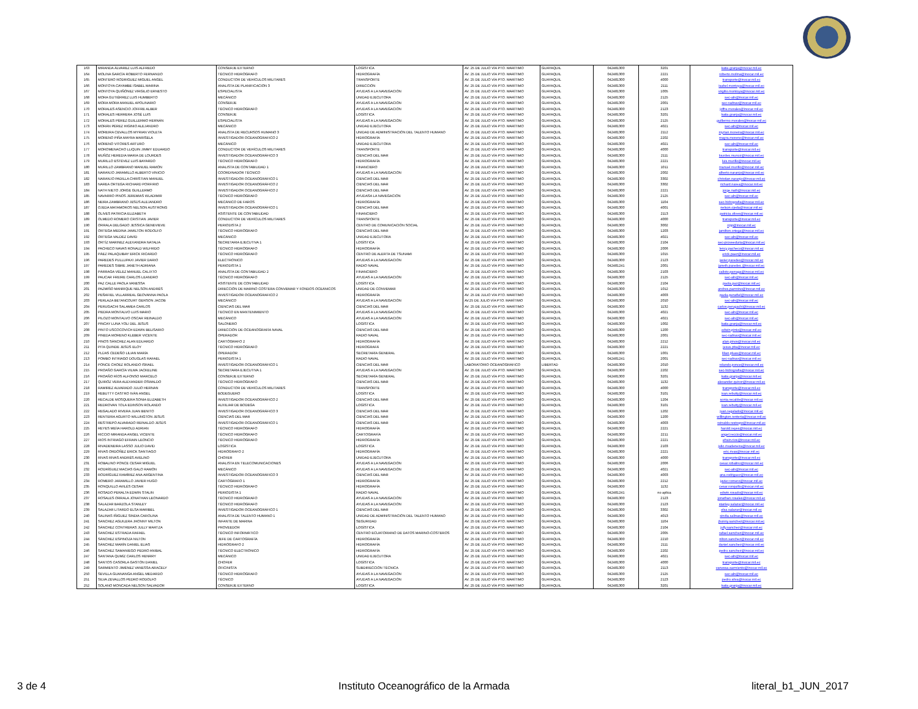| 163 | MIRANDA ÁLVAREZ LUIS ALFREDO | CONSERJE EXTERNO | LOGÍSTICA | AV. 25 DE JULIO VÍA PTO. MARÍTIMO | GUAYAQUIL | 042481300 | 3201 | katia.granja@inocar.mil.ec |
| 164 | MOLINA GARCÍA ROBERTO FERNANDO | TÉCNICO HIDRÓGRAFO | HIDROGRAFÍA | AV. 25 DE JULIO VÍA PTO. MARÍTIMO | GUAYAQUIL | 042481300 | 2221 | roberto.molina@inocar.mil.ec |
| 165 | MONTERO RODRIGUEZ MIGUEL ANGEL | CONDUCTOR DE VEHÍCULOS MILITARES | TRANSPORTE | AV. 25 DE JULIO VÍA PTO. MARÍTIMO | GUAYAQUIL | 042481300 | 4000 | transporte@inocar.mil.ec |
| 166 | MONTOYA CAYAMBE ISABEL MARINA | ANALISTA DE PLANIFICACIÓN 3 | DIRECCIÓN | AV. 25 DE JULIO VÍA PTO. MARÍTIMO | GUAYAQUIL | 042481300 | 2111 | isabel.montoya@inocar.mil.ec |
| 167 | MONTOYA QUIÑÓNEZ VIRGILIO ERNESTO | ESPECIALISTA | AYUDAS A LA NAVEGACIÓN | AV. 25 DE JULIO VÍA PTO. MARÍTIMO | GUAYAQUIL | 042481300 | 1005 | virgilio.montoya@inocar.mil.ec |
| 168 | MORA GUTIÉRREZ LUIS HUMBERTO | MECÁNICO | UNIDAD EJECUTORA | AV. 25 DE JULIO VÍA PTO. MARÍTIMO | GUAYAQUIL | 042481300 | 2125 | sec-aln@inocar.mil.ec |
| 169 | MORA MORA MANUEL APOLINARIO | CONSERJE | AYUDAS A LA NAVEGACIÓN | AV. 25 DE JULIO VÍA PTO. MARÍTIMO | GUAYAQUIL | 042481300 | 2001 | sec-radnav@inocar.mil.ec |
| 170 | MORALES ASENCIO JOFFRE ALBER | TÉCNICO HIDRÓGRAFO | AYUDAS A LA NAVEGACIÓN | AV. 25 DE JULIO VÍA PTO. MARÍTIMO | GUAYAQUIL | 042481300 | 2123 | joffre.morales@inocar.mil.ec |
| 171 | MORALES HERRERA JOSÉ LUIS | CONSERJE | LOGÍSTICA | AV. 25 DE JULIO VÍA PTO. MARÍTIMO | GUAYAQUIL | 042481300 | 3201 | katia.granja@inocar.mil.ec |
| 172 | MORALES PÉREZ GUILLERMO HERNÁN | ESPECIALISTA | AYUDAS A LA NAVEGACIÓN | AV. 25 DE JULIO VÍA PTO. MARÍTIMO | GUAYAQUIL | 042481300 | 2125 | guillermo.morales@inocar.mil.ec |
| 173 | MORÁN PÉREZ HIGINIO ALEJANDRO | MECÁNICO | UNIDAD EJECUTORA | AV. 25 DE JULIO VÍA PTO. MARÍTIMO | GUAYAQUIL | 042481300 | 4021 | sec-aln@inocar.mil.ec |
| 174 | MOREIRA CEVALLOS MYRIAN VIOLETA | ANALISTA DE RECURSOS HUMANO 3 | UNIDAD DE ADMINISTRACIÓN DEL TALENTO HUMANO | AV. 25 DE JULIO VÍA PTO. MARÍTIMO | GUAYAQUIL | 042481300 | 2112 | myrian.moreira@inocar.mil.ec |
| 175 | MORENO PIÑA MAYRA MARISELA | INVESTIGADOR OCEANOGRAFICO 2 | HIDROGRAFÍA | AV. 25 DE JULIO VÍA PTO. MARÍTIMO | GUAYAQUIL | 042481300 | 2202 | mayra.moreno@inocar.mil.ec |
| 176 | MORENO VITORES ARTURO | MECÁNICO | UNIDAD EJECUTORA | AV. 25 DE JULIO VÍA PTO. MARÍTIMO | GUAYAQUIL | 042481300 | 4021 | sec-aln@inocar.mil.ec |
| 177 | MOROMENACHO LLIQUIN JIMMY EDUARDO | CONDUCTOR DE VEHÍCULOS MILITARES | TRANSPORTE | AV. 25 DE JULIO VÍA PTO. MARÍTIMO | GUAYAQUIL | 042481300 | 4000 | transporte@inocar.mil.ec |
| 178 | MUÑÓZ HEREDIA MARIA DE LOURDES | INVESTIGADOR OCEANOGRÁFICO 3 | CIENCIAS DEL MAR | AV. 25 DE JULIO VÍA PTO. MARÍTIMO | GUAYAQUIL | 042481300 | 2111 | lourdes.munoz@inocar.mil.ec |
| 179 | MURILLO ESTÉVEZ LUIS BAYARDO | TÉCNICO HIDRÓGRAFO | HIDROGRAFÍA | AV. 25 DE JULIO VÍA PTO. MARÍTIMO | GUAYAQUIL | 042481300 | 2221 | luis.murillo@inocar.mil.ec |
| 180 | MURILLO ZAMBRANO MANUEL RAMÓN | ANALISTA DE CONTABILIDAD 1 | FINANCIERO | AV. 25 DE JULIO VÍA PTO. MARÍTIMO | GUAYAQUIL | 042481300 | 1011 | manuel.murillo@inocar.mil.ec |
| 181 | NARANJO JARAMILLO ALBERTO VINICIO | COORDINADOR TÉCNICO | AYUDAS A LA NAVEGACIÓN | AV. 25 DE JULIO VÍA PTO. MARÍTIMO | GUAYAQUIL | 042481300 | 2002 | alberto.naranjo@inocar.mil.ec |
| 182 | NARANJO PADILLA CHRISTIAN MANUEL | INVESTIGADOR OCEANOGRÁFICO 1 | CIENCIAS DEL MAR | AV. 25 DE JULIO VÍA PTO. MARÍTIMO | GUAYAQUIL | 042481300 | 3302 | christian.naranjo@inocar.mil.ec |
| 183 | NAREA ORTEGA RICHARD PORFIRIO | INVESTIGADOR OCEANOGRÁFICO 2 | CIENCIAS DEL MAR | AV. 25 DE JULIO VÍA PTO. MARÍTIMO | GUAYAQUIL | 042481300 | 3302 | richard.narea@inocar.mil.ec |
| 184 | NATH NIETO JORGE GUILLERMO | INVESTIGADOR OCEANOGRÁFICO 2 | CIENCIAS DEL MAR | AV. 25 DE JULIO VÍA PTO. MARÍTIMO | GUAYAQUIL | 042481300 | 2221 | jorge.nath@inocar.mil.ec |
| 185 | NAVARRO PINOS JEREMIAS WLADIMIR | TÉCNICO HIDRÓGRAFO | AYUDASA LA NAVEGACIÓN | AV. 25 DE JULIO VÍA PTO. MARÍTIMO | GUAYAQUIL | 042481300 | 2125 | sec-aln@inocar.mil.ec |
| 186 | NEIRA ZAMBRANO JESÚS ALEJANDRO | MECÁNICO DE FAROS | HIDROGRAFÍA | AV. 25 DE JULIO VÍA PTO. MARÍTIMO | GUAYAQUIL | 042481300 | 1104 | sec-hidrografia@inocar.mil.ec |
| 187 | OJEDA MATAMOROS NELSON AUSTRONG | INVESTIGADOR OCEANOGRÁFICO 1 | CIENCIAS DEL MAR | AV. 25 DE JULIO VÍA PTO. MARÍTIMO | GUAYAQUIL | 042481300 | 4001 | nelson.ojeda@inocar.mil.ec |
| 188 | OLIVES PATRICIA ELIZABETH | ASISTENTE DE CONTABILIDAD | FINANCIERO | AV. 25 DE JULIO VÍA PTO. MARÍTIMO | GUAYAQUIL | 042481300 | 2113 | patricia.olives@inocar.mil.ec |
| 189 | OLMEDO ROMERO CRISTIAN JAVIER | CONDUCTOR DE VEHÍCULOS MILITARES | TRANSPORTE | AV. 25 DE JULIO VÍA PTO. MARÍTIMO | GUAYAQUIL | 042481300 | 4000 | transporte@inocar.mil.ec |
| 190 | ORRALA DELGADO JESSICA GENEVIEVE | PERIODISTA 2 | CENTRO DE COMUNICACIÓN SOCIAL | AV. 25 DE JULIO VÍA PTO. MARÍTIMO | GUAYAQUIL | 042481300 | 3002 | rrpp@inocar.mil.ec |
| 191 | ORTEGA MEDINA JAMILTON RODOLFO | TÉCNICO HIDRÓGRAFO | CIENCIAS DEL MAR | AV. 25 DE JULIO VÍA PTO. MARÍTIMO | GUAYAQUIL | 042481300 | 1203 | jamilton.ortega@inocar.mil.ec |
| 192 | ORTEGA VALDÉZ DAVID | MECÁNICO | UNIDAD EJECUTORA | AV. 25 DE JULIO VÍA PTO. MARÍTIMO | GUAYAQUIL | 042481300 | 4021 | sec-aln@inocar.mil.ec |
| 193 | ORTÍZ MARINEZ ALEXANDRA NATALIA | SECRETARIA EJECUTIVA 1 | LOGÍSTICA | AV. 25 DE JULIO VÍA PTO. MARÍTIMO | GUAYAQUIL | 042481300 | 2104 | sec-proveeduria@inocar.mil.ec |
| 194 | PACHECO NAVAS RONALD WILFRIDO | TÉCNICO HIDRÓGRAFO | HIDROGRAFÍA | AV. 25 DE JULIO VÍA PTO. MARÍTIMO | GUAYAQUIL | 042481300 | 2006 | lency.pacheco@inocar.mil.ec |
| 195 | PÁEZ PALAQUIBAY ERICK RICARDO | TÉCNICO HIDRÓGRAFO | CENTRO DE ALERTA DE TSUNAMI | AV. 25 DE JULIO VÍA PTO. MARÍTIMO | GUAYAQUIL | 042481300 | 1015 | erick.paez@inocar.mil.ec |
| 196 | PAREDES PULLUPAXI JAVIER DARIO | ELECTRÓNICO | AYUDAS A LA NAVEGACIÓN | AV. 25 DE JULIO VÍA PTO. MARÍTIMO | GUAYAQUIL | 042481300 | 2123 | javier.paredes@inocar.mil.ec |
| 197 | PAREDES SIBRE JANETH ADRIANA | PERIODISTA 1 | RADIO NAVAL | AV. 25 DE JULIO VÍA PTO. MARÍTIMO | GUAYAQUIL | 042481241 | 2001 | janeth.paredes.@inocar.mil.ec |
| 198 | PÁRRAGA VÉLEZ MANUEL CALIXTO | ANALISTA DE CONTABILIDAD 2 | FINANCIERO | AV. 25 DE JULIO VÍA PTO. MARÍTIMO | GUAYAQUIL | 042481300 | 2103 | calixto.parraga@inocar.mil.ec |
| 199 | PAUCAR FREIRE CARLOS LEANDRO | TÉCNICO HIDRÓGRAFO | AYUDAS A LA NAVEGACIÓN | AV. 25 DE JULIO VÍA PTO. MARÍTIMO | GUAYAQUIL | 042481300 | 2125 | sec-aln@inocar.mil.ec |
| 200 | PAZ CALLE PAOLA VANESSA | ASISTENTE DE CONTABILIDAD | LOGÍSTICA | AV. 25 DE JULIO VÍA PTO. MARÍTIMO | GUAYAQUIL | 042481300 | 2104 | paola.paz@inocar.mil.ec |
| 201 | PAZMIÑO MANRIQUE NELSON ANDRÉS | DIRECCIÓN DE MARINO COSTERA CONVEMAR Y FONDOS OCEÁNICOS | UNIDAD DE CONVEMAR | AV. 25 DE JULIO VÍA PTO. MARÍTIMO | GUAYAQUIL | 042481300 | 1012 | andres.pazmino@inocar.mil.ec |
| 202 | PEÑAFIEL VILLARREAL GEOVANNA PAOLA | INVESTIGADOR OCEANOGRAFICO 2 | HIDROGRAFÍA | AV. 25 DE JULIO VÍA PTO. MARÍTIMO | GUAYAQUIL | 042481300 | 4003 | paola.penafiel@inocar.mil.ec |
| 203 | PERLAZA BETANCOURT GERSON JACOB | MECÁNICO | AYUDAS A LA NAVEGACIÓN | AV.25 DE JULIO VÍA PTO. MARÍTIMO | GUAYAQUIL | 042481300 | 2010 | sec-aln@inocar.mil.ec |
| 204 | PERUGACHI SALAMEA CARLOS | CIENCIAS DEL MAR | CIENCIAS DEL MAR | AV. 25 DE JULIO VÍA PTO. MARÍTIMO | GUAYAQUIL | 042481300 | 1132 | carlos.perugachi@inocar.mil.ec |
| 205 | PIEDRA MONTALVO LUIS MARIO | TECNICO EN MANTENIMIENTO | AYUDAS A LA NAVEGACIÓN | AV. 25 DE JULIO VÍA PTO. MARÍTIMO | GUAYAQUIL | 042481300 | 4021 | sec-aln@inocar.mil.ec |
| 206 | PILOZO MONTALVO OSCAR REINALDO | MECÁNICO | AYUDAS A LA NAVEGACIÓN | AV. 25 DE JULIO VÍA PTO. MARÍTIMO | GUAYAQUIL | 042481300 | 4021 | sec-aln@inocar.mil.ec |
| 207 | PINCAY LUNA YOLI DEL JESUS | SALONERO | LOGÍSTICA | AV. 25 DE JULIO VÍA PTO. MARÍTIMO | GUAYAQUIL | 042481300 | 1002 | katia.granja@inocar.mil.ec |
| 208 | PINTO USCOCOVICH EDWIN BELISARIO | DIRECCIÓN DE OCEANOGRAFÍA NAVAL | CIENCIAS DEL MAR | AV. 25 DE JULIO VÍA PTO. MARÍTIMO | GUAYAQUIL | 042481300 | 1200 | edwin.pinto@inocar.mil.ec |
| 209 | PINEDA MORENO KLEBER VICENTE | OPERADOR | RADIO NAVAL | AV. 25 DE JULIO VÍA PTO. MARÍTIMO | GUAYAQUIL | 042481300 | 2001 | sec-radnav@inocar.mil.ec |
| 210 | PINOS SÁNCHEZ ALAN EDUARDO | CARTÓGRAFO 2 | HIDROGRAFÍA | AV. 25 DE JULIO VÍA PTO. MARÍTIMO | GUAYAQUIL | 042481300 | 2212 | alan.pinos@inocar.mil.ec |
| 211 | PITA QUINDE JESÚS ELOY | TÉCNICO HIDRÓGRAFO | HIDROGRAFÁ | AV. 25 DE JULIO VÍA PTO. MARÍTIMO | GUAYAQUIL | 042481300 | 2221 | jesus.pita@inocar.mil.ec |
| 212 | PLÚAS CEDEÑO LILIAN MARÍA | OPERADOR | SECRETARÍA GENERAL | AV. 25 DE JULIO VÍA PTO. MARÍTIMO | GUAYAQUIL | 042481300 | 1001 | lilian.pluas@inocar.mil.ec |
| 213 | POMBO INTRIAGO DOUGLAS RAFAEL | PERIODISTA 1 | RADIO NAVAL | AV. 25 DE JULIO VÍA PTO. MARÍTIMO | GUAYAQUIL | 042481241 | 2001 | sec-radnav@inocar.mil.ec |
| 214 | PONCE CHOEZ ROLANDO ISRAEL | INVESTIGADOR OCEANOGRÁFICO 1 | CIENCIAS DEL MAR | LABORATORIO OCEANOGRÁFICO | LIBERTAD | 042481300 | 2010 | rolando.ponce@inocar.mil.ec |
| 215 | PROAÑO GARCÍA VILMA JACKELINE | SECRETARIA EJECUTIVA 1 | AYUDAS A LA NAVEGACIÓN | AV. 25 DE JULIO VÍA PTO. MARÍTIMO | GUAYAQUIL | 042481300 | 2202 | sec-hidrografia@inocar.mil.ec |
| 216 | PROAÑO RÍOS ALFONSO MARCELO | CONSERJE EXTERNO | SECRETARÍA GENERAL | AV. 25 DE JULIO VÍA PTO. MARÍTIMO | GUAYAQUIL | 042481300 | 3201 | katia.granja@inocar.mil.ec |
| 217 | QUIRÓZ VERA ALEXANDER OSWALDO | TÉCNICO HIDRÓGRAFO | CIENCIAS DEL MAR | AV. 25 DE JULIO VÍA PTO. MARÍTIMO | GUAYAQUIL | 042481300 | 1132 | alexander.quiroz@inocar.mil.ec |
| 218 | RAMIREZ ALVARADO JULIO HERNAN | CONDUCTOR DE VEHÍCULOS MILITARES | TRANSPORTE | AV. 25 DE JULIO VÍA PTO. MARÍTIMO | GUAYAQUIL | 042481300 | 4000 | transporte@inocar.mil.ec |
| 219 | REBUTTY CASTRO IVÁN ANGEL | BODEGUERO | LOGÍSTICA | AV. 25 DE JULIO VÍA PTO. MARÍTIMO | GUAYAQUIL | 042481300 | 3101 | ivan.rebutty@inocar.mil.ec |
| 220 | RECALDE MOSQUERA SONIA ELIZABETH | INVESTIGADOR OCEANOGRÁFICO 2 | CIENCIAS DEL MAR | AV. 25 DE JULIO VÍA PTO. MARÍTIMO | GUAYAQUIL | 042481300 | 1204 | sonia.recalde@inocar.mil.ec |
| 221 | REDROVAN TOLA EDINSON ROLANDO | AUXILIAR DE BODEGA | LOGÍSTICA | AV. 25 DE JULIO VÍA PTO. MARÍTIMO | GUAYAQUIL | 042481300 | 3101 | ivan.rebutty@inocar.mil.ec |
| 222 | REGALADO RIVERA JUAN BENITO | INVESTIGADOR OCEANOGRÁFICO 3 | CIENCIAS DEL MAR | AV. 25 DE JULIO VÍA PTO. MARÍTIMO | GUAYAQUIL | 042481300 | 1202 | juan.regalado@inocar.mil.ec |
| 223 | RENTERIA AGURTO WILLINGTON JESUS | CIENCIAS DEL MAR | CIENCIAS DEL MAR | AV. 25 DE JULIO VÍA PTO. MARÍTIMO | GUAYAQUIL | 042481300 | 1200 | willington.renteria@inocar.mil.ec |
| 224 | RESTREPO ALVARADO REINALDO JESÚS | INVESTIGADOR OCEANOGRÁFICO 1 | CIENCIAS DEL MAR | AV. 25 DE JULIO VÍA PTO. MARÍTIMO | GUAYAQUIL | 042481300 | 4003 | reinaldo.restrepo@inocar.mil.ec |
| 225 | REYES MEÍIA HAROLD ADRIAN | TÉCNICO HIDRÓGRAFO | HIDROGRAFÍA | AV. 25 DE JULIO VÍA PTO. MARÍTIMO | GUAYAQUIL | 042481300 | 2221 | harold.reyes@inocar.mil.ec |
| 226 | RICCIO MIRANDA ANGEL VICENTE | TÉCNICO HIDRÓGRAFO | CARTOGRAFÍA | AV. 25 DE JULIO VÍA PTO. MARÍTIMO | GUAYAQUIL | 042481300 | 2211 | angel.reccio@inocar.mil.ec |
| 227 | RIOS INTRIAGO EFRAIN LEONCIO | TÉCNICO HIDRÓGRAFO | HIDROGRAFÍA | AV. 25 DE JULIO VÍA PTO. MARÍTIMO | GUAYAQUIL | 042481300 | 2221 | efrain.rios@inocar.mil.ec |
| 228 | RIVADENEIRA LASSO JULIO DAVID | LOGÍSTICA | LOGÍSTICA | AV. 25 DE JULIO VÍA PTO. MARÍTIMO | GUAYAQUIL | 042481300 | 2103 | julio.rivadeneira@inocar.mil.ec |
| 229 | RIVAS ORDÓÑEZ ERICK SANTIAGO | HIDRÓGRAFO 2 | HIDROGRAFÍA | AV. 25 DE JULIO VÍA PTO. MARÍTIMO | GUAYAQUIL | 042481300 | 2221 | eric.rivas@inocar.mil.ec |
| 230 | RIVAS RIVAS ANDRÉS AVELINO | CHOFER | UNIDAD EJECUTORA | AV. 25 DE JULIO VÍA PTO. MARÍTIMO | GUAYAQUIL | 042481300 | 4000 | transporte@inocar.mil.ec |
| 231 | ROBALINO PONCE CESAR MIGUEL | ANALISTA EN TELECOMUNICACIONES | AYUDAS A LA NAVEGACIÓN | AV. 25 DE JULIO VÍA PTO. MARÍTIMO | GUAYAQUIL | 042481300 | 2006 | cesar.robalino@inocar.mil.ec |
| 232 | RODRÍGUEZ MACIAS GALO RAMÓN | MECÁNICO | AYUDAS A LA NAVEGACIÓN | AV. 25 DE JULIO VÍA PTO. MARÍTIMO | GUAYAQUIL | 042481300 | 4021 | sec-aln@inocar.mil.ec |
| 233 | RODRÍGUEZ RAMÍREZ ANA ARGENTINA | INVESTIGADOR OCEANOGRÁFICO 3 | CIENCIAS DEL MAR | AV. 25 DE JULIO VÍA PTO. MARÍTIMO | GUAYAQUIL | 042481300 | 4003 | ana.rodriguez@inocar.mil.ec |
| 234 | ROMERO JARAMILLO JAVIER HUGO | CARTÓGRAFO 1 | HIDROGRAFÍA | AV. 25 DE JULIO VÍA PTO. MARÍTIMO | GUAYAQUIL | 042481300 | 2212 | javier.romero@inocar.mil.ec |
| 235 | RONQUILLO AVILÉS CESAR | TÉCNICO HIDRÓGRAFO | HIDROGRAFÍA | AV. 25 DE JULIO VÍA PTO. MARÍTIMO | GUAYAQUIL | 042481300 | 1132 | cesar.ronquillo@inocar.mil.ec |
| 236 | ROSADO PERALTA EDWIN STALIN | PERIODISTA 1 | RADIO NAVAL | AV. 25 DE JULIO VÍA PTO. MARÍTIMO | GUAYAQUIL | 042481241 | no aplica | edwin.rosado@inocar.mil.ec |
| 237 | ROSALES ORRALA JONATHAN LEONARDO | TÉCNICO HIDRÓGRAFO | AYUDAS A LA NAVEGACIÓN | AV. 25 DE JULIO VÍA PTO. MARÍTIMO | GUAYAQUIL | 042481300 | 2123 | jonathan.rosales@inocar.mil.ec |
| 238 | SALAZAR BARZOLA STANLEY | TÉCNICO HIDRÓGRAFO | AYUDAS A LA NAVEGACIÓN | AV. 25 DE JULIO VÍA PTO. MARÍTIMO | GUAYAQUIL | 042481300 | 2123 | stanley.salazar@inocar.mil.ec |
| 239 | SALAZAR LITARDO ELSA MARIBEL | INVESTIGADOR OCEANOGRÁFICO 1 | CIENCIAS DEL MAR | AV. 25 DE JULIO VÍA PTO. MARÍTIMO | GUAYAQUIL | 042481300 | 3302 | elsa.salazar@inocar.mil.ec |
| 240 | SALINAS IÑIGUEZ SINDIA CAROLINA | ANALISTA DE TALENTO HUMANO 1 | UNIDAD DE ADMINISTRACIÓN DEL TALENTO HUMANO | AV. 25 DE JULIO VÍA PTO. MARÍTIMO | GUAYAQUIL | 042481300 | 4013 | sindia.salinas@inocar.mil.ec |
| 241 | SANCHEZ AGUILERA JHONNY MILTON | INFANTE DE MARINA | SEGURIDAD | AV. 25 DE JULIO VÍA PTO. MARÍTIMO | GUAYAQUIL | 042481300 | 1104 | jhonny.sanchez@inocar.mil.ec |
| 242 | SÁNCHEZ CONTRERAS JULLY MARTZA | PROVEEDOR | LOGÍSTICA | AV. 25 DE JULIO VÍA PTO. MARÍTIMO | GUAYAQUIL | 042481300 | 2104 | jully.sanchez@inocar.mil.ec |
| 243 | SANCHEZ ESTRADA RAFAEL | TÉCNICO INFORMÁTICO | CENTRO ECUATORIANO DE DATOS MARINO-COSTEROS | AV. 25 DE JULIO VÍA PTO. MARÍTIMO | GUAYAQUIL | 042481300 | 2005 | rafael.sanchez@inocar.mil.ec |
| 244 | SÁNCHEZ ESPINOZA NILTON | JEFE DE CARTOGRAFÍA | HIDROGRAFÍA | AV. 25 DE JULIO VÍA PTO. MARÍTIMO | GUAYAQUIL | 042481300 | 2210 | nilton.sanchez@inocar.mil.ec |
| 245 | SÁNCHEZ MARÍN DANIEL ELIAS | HIDRÓGRAFO 2 | HIDROGRAFÍA | AV. 25 DE JULIO VÍA PTO. MARÍTIMO | GUAYAQUIL | 042481300 | 2111 | daniel.sanchez@inocar.mil.ec |
| 246 | SANCHEZ SAMANIEGO PEDRO ANIBAL | TÉCNICO ELECTRÓNICO | HIDROGRAFÍA | AV. 25 DE JULIO VÍA PTO. MARÍTIMO | GUAYAQUIL | 042481300 | 2202 | pedro.sanchez@inocar.mil.ec |
| 247 | SANTANA QUMÍZ CARLOS HENRRY | MECÁNICO | UNIDAD EJECUTORA | AV. 25 DE JULIO VÍA PTO. MARÍTIMO | GUAYAQUIL | 042481300 | 4021 | sec-aln@inocar.mil.ec |
| 248 | SANTOS CASORLA GASTÓN DANIEL | CHOFER | LOGÍSTICA | AV. 25 DE JULIO VÍA PTO. MARÍTIMO | GUAYAQUIL | 042481300 | 4000 | transporte@inocar.mil.ec |
| 249 | SARMIENTO JIMÉNEZ VANESSA ARACELY | OFICINISTA | SUBDIRECCIÓN TÉCNICA | AV. 25 DE JULIO VÍA PTO. MARÍTIMO | GUAYAQUIL | 042481300 | 2113 | vanessa.sarmiento@inocar.mil.ec |
| 250 | SEVILLA GUANANGA ANGEL MEDARDO | TÉCNICO HIDRÓGRAFO | AYUDAS A LA NAVEGACIÓN | AV. 25 DE JULIO VÍA PTO. MARÍTIMO | GUAYAQUIL | 042481300 | 2125 | sec-aln@inocar.mil.ec |
| 251 | SILVA ZEVALLOS PEDRO RODOLFO | TÉCNICO | AYUDAS A LA NAVEGACIÓN | AV. 25 DE JULIO VÍA PTO. MARÍTIMO | GUAYAQUIL | 042481300 | 2123 | pedro.silva@inocar.mil.ec |
| 252 | SOLANO MONCADA NELSON SALVADOR | CONSERJE EXTERNO | LOGÍSTICA | AV. 25 DE JULIO VÍA PTO. MARÍTIMO | GUAYAQUIL | 042481300 | 3201 | katia.granja@inocar.mil.ec |
3 de 4
Instituto Oceanográfico de la Armada
literal_b1_JUN_2017